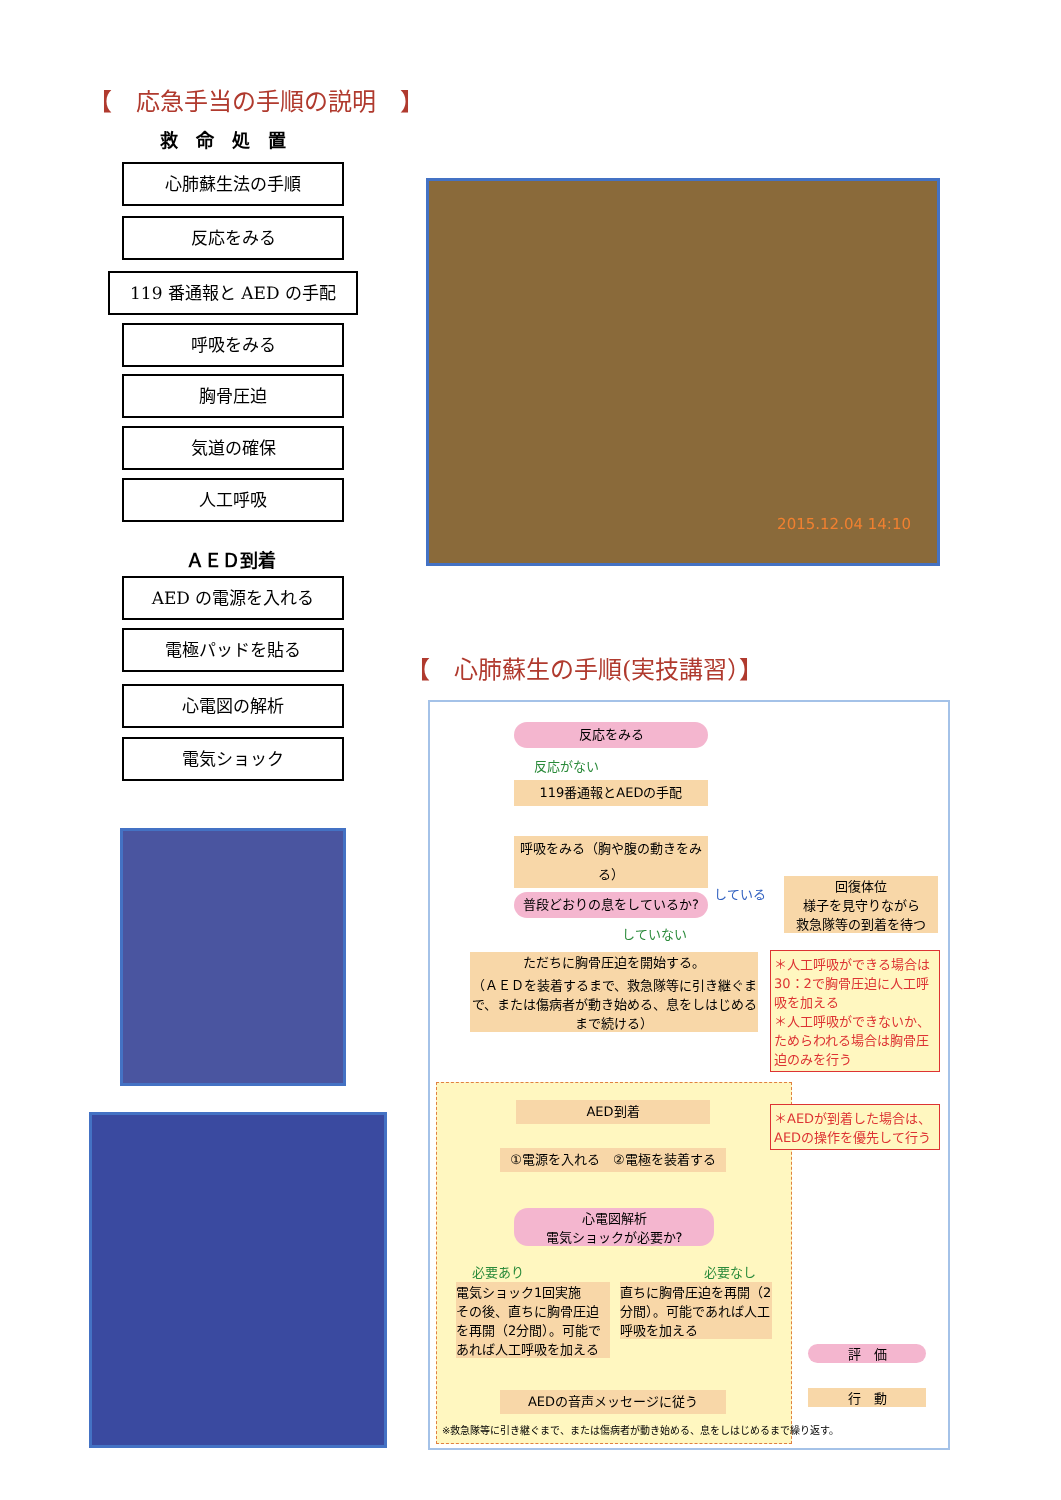【　応急手当の手順の説明　】
救　命　処　置
心肺蘇生法の手順
反応をみる
119 番通報と AED の手配
呼吸をみる
胸骨圧迫
気道の確保
人工呼吸
ＡＥＤ到着
AED の電源を入れる
電極パッドを貼る
心電図の解析
電気ショック
2015.12.04 14:10
【　心肺蘇生の手順(実技講習）】
反応をみる
反応がない
119番通報とAEDの手配
呼吸をみる（胸や腹の動きをみる）
普段どおりの息をしているか?
している
回復体位
様子を見守りながら
救急隊等の到着を待つ
していない
ただちに胸骨圧迫を開始する。
（ＡＥＤを装着するまで、救急隊等に引き継ぐまで、または傷病者が動き始める、息をしはじめるまで続ける）
＊人工呼吸ができる場合は30：2で胸骨圧迫に人工呼吸を加える
＊人工呼吸ができないか、ためらわれる場合は胸骨圧迫のみを行う
AED到着
＊AEDが到着した場合は、AEDの操作を優先して行う
①電源を入れる　②電極を装着する
心電図解析
電気ショックが必要か?
必要あり 必要なし
電気ショック1回実施
その後、直ちに胸骨圧迫を再開（2分間）。可能であれば人工呼吸を加える
直ちに胸骨圧迫を再開（2分間）。可能であれば人工呼吸を加える
AEDの音声メッセージに従う
※救急隊等に引き継ぐまで、または傷病者が動き始める、息をしはじめるまで繰り返す。
評　価
行　動